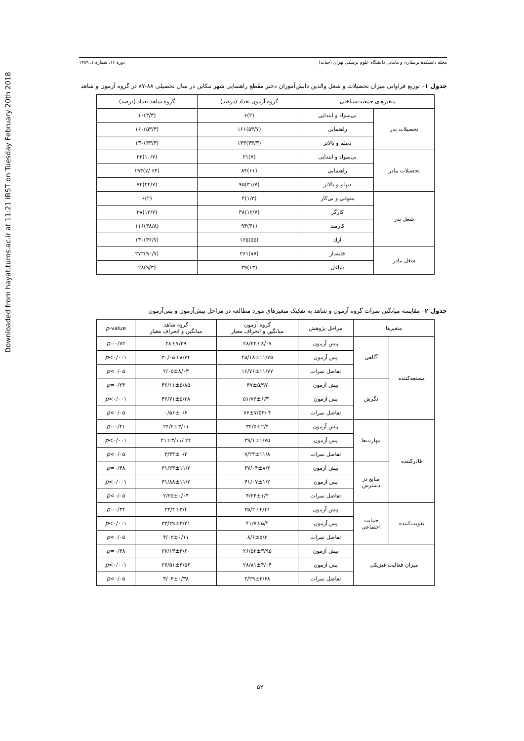Downloaded from hayat.tums.ac.ir at 11:21 IRST on Tuesday February 20th 2018
مجله دانشکده پرستاری و مامایی دانشگاه علوم پزشکی تهران (حیات) دوره ۱۶، شماره ۱، ۱۳۸۹
جدول ۱– توزیع فراوانی میزان تحصیلات و شغل والدین دانش‌آموزان دختر مقطع راهنمایی شهر تنکابن در سال تحصیلی ۸۸-۸۷ در گروه آزمون و شاهد
| متغیرهای جمعیت‌شناختی | | گروه آزمون تعداد (درصد) | گروه شاهد تعداد (درصد) |
| --- | --- | --- | --- |
| تحصیلات پدر | بی‌سواد و ابتدایی | (۲)۶ | (۳/۳)۱۰ |
| | راهنمایی | (۵۳/۷)۱۶۱ | (۵۳/۳)۱۶۰ |
| | دیپلم و بالاتر | (۴۴/۳)۱۳۳ | (۴۳/۳)۱۳۰ |
| تحصیلات مادر | بی‌سواد و ابتدایی | (۷)۲۱ | (۱۰/۷)۳۳ |
| | راهنمایی | (۶۱)۸۴ | (۶۴ /۷)۱۹۴ |
| | دیپلم و بالاتر | (۳۱/۷)۹۵ | (۲۴/۷)۷۴ |
| شغل پدر | متوفی و بی‌کار | (۱/۳)۴ | (۲)۶ |
| | کارگر | (۱۲/۷)۳۸ | (۱۲/۷)۳۸ |
| | کارمند | (۳۱)۹۳ | (۳۸/۸)۱۱۶ |
| | آزاد | (۵۵)۱۶۵ | (۴۶/۷)۱۴۰ |
| شغل مادر | خانه‌دار | (۸۷)۲۶۱ | (۹۰/۷)۲۷۲ |
| | شاغل | (۱۳)۳۹ | (۹/۳)۲۸ |
جدول ۲– مقایسه میانگین نمرات گروه آزمون و شاهد به تفکیک متغیرهای مورد مطالعه در مراحل پیش‌آزمون و پس‌آزمون
| متغیرها | | مراحل پژوهش | گروه آزمون میانگین و انحراف معیار | گروه شاهد میانگین و انحراف معیار | p -value |
| --- | --- | --- | --- | --- | --- |
| مستعدکننده | آگاهی | پیش آزمون | ۲۸/۴۲±۸/۰۷ | ۲۸±۷/۳۹ | p =۰/۷۲ |
| | | پس آزمون | ۴۵/۱۸±۱۱/۷۵ | ۳۰/۰۵±۸/۷۴ | p <۰/۰۰۱ |
| | | تفاضل نمرات | ۱۶/۷۶±۱۱/۷۷ | ۲/۰۵±۸/۰۳ | p <۰/۰۵ |
| | نگرش | پیش آزمون | ۴۷±۵/۹۷ | ۴۶/۱۱±۵/۸۵ | p =۰/۲۳ |
| | | پس آزمون | ۵۱/۷۶±۶/۳۰ | ۴۶/۷۱±۵/۲۸ | p <۰/۰۰۱ |
| | | تفاضل نمرات | ۴ /۷۶±۷/۵۲ | ۰/۵۶±۰/۶ | p <۰/۰۵ |
| قادرکننده | مهارت‌ها | پیش آزمون | ۳۲/۵±۲/۴ | ۲۴/۲±۳/۰۱ | p =۰/۴۱ |
| | | پس آزمون | ۳۹/۱±۱/۷۵ | ۲۴ /۴۱±۳/۱۱ | p <۰/۰۰۱ |
| | | تفاضل نمرات | ۷/۲۴±۱۱/۸ | ۳/۳۴±۰/۲ | p <۰/۰۵ |
| | منابع در دسترس | پیش آزمون | ۳۷/۰۴±۸/۳ | ۳۱/۲۴±۱۱/۲ | p =۰/۴۸ |
| | | پس آزمون | ۴۱/۰۷±۱/۲ | ۳۱/۸۸±۱۱/۲ | p <۰/۰۰۱ |
| | | تفاضل نمرات | ۴/۲۴±۱/۲ | ۲/۲۵±۰/۰۴ | p <۰/۰۵ |
| تقویت‌کننده | حمایت اجتماعی | پیش آزمون | ۳۵/۲±۴/۴۱ | ۳۳/۴±۳/۴ | p =۰/۳۴ |
| | | پس آزمون | ۴۱/۷±۵/۲ | ۳۳/۲۹±۳/۲۱ | p <۰/۰۰۱ |
| | | تفاضل نمرات | ۸/۶±۵/۳ | ۳/۰۲±۰/۱۱ | p <۰/۰۵ |
| میزان فعالیت فیزیکی | | پیش آزمون | ۲۶/۵۲±۳/۹۵ | ۲۷/۱۳±۳/۶۰ | p =۰/۳۸ |
| | | پس آزمون | ۲۸/۸۱±۴/۰۴ | ۲۷/۵۱±۳/۵۶ | p <۰/۰۰۱ |
| | | تفاضل نمرات | ۲/۲۹±۳/۶۸ | ۳/۰۴±۰/۳۸ | p <۰/۰۵ |
۵۲